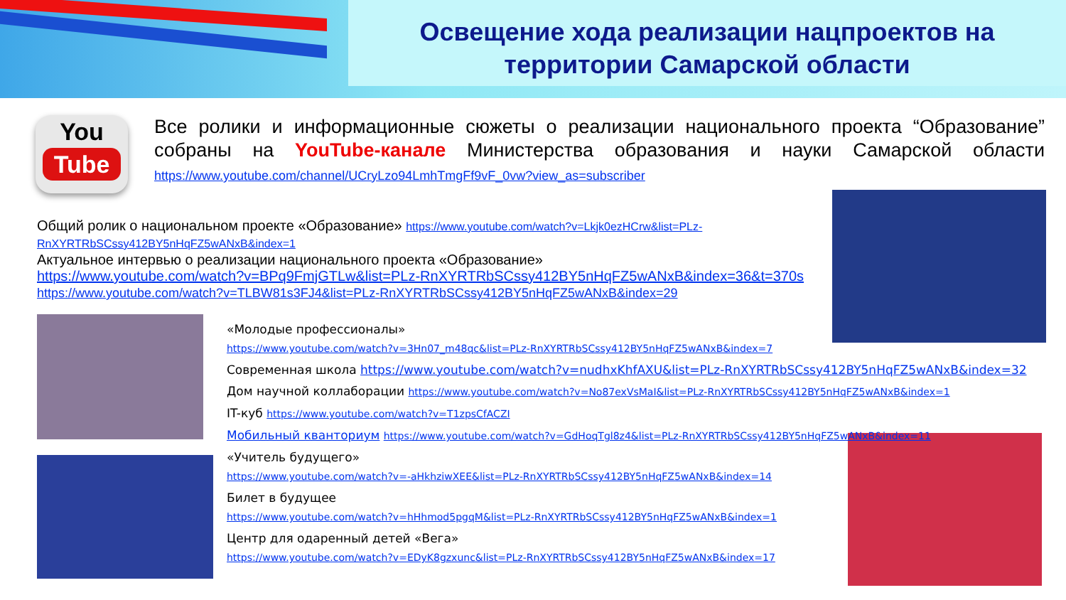Освещение хода реализации нацпроектов на
территории Самарской области
You
Tube
Все ролики и информационные сюжеты о реализации национального проекта “Образование” собраны на YouTube-канале Министерства образования и науки Самарской области https://www.youtube.com/channel/UCryLzo94LmhTmgFf9vF_0vw?view_as=subscriber
Общий ролик о национальном проекте «Образование» https://www.youtube.com/watch?v=Lkjk0ezHCrw&list=PLz-RnXYRTRbSCssy412BY5nHqFZ5wANxB&index=1
Актуальное интервью о реализации национального проекта «Образование»
https://www.youtube.com/watch?v=BPq9FmjGTLw&list=PLz-RnXYRTRbSCssy412BY5nHqFZ5wANxB&index=36&t=370s
https://www.youtube.com/watch?v=TLBW81s3FJ4&list=PLz-RnXYRTRbSCssy412BY5nHqFZ5wANxB&index=29
«Молодые профессионалы»
https://www.youtube.com/watch?v=3Hn07_m48qc&list=PLz-RnXYRTRbSCssy412BY5nHqFZ5wANxB&index=7
Современная школа https://www.youtube.com/watch?v=nudhxKhfAXU&list=PLz-RnXYRTRbSCssy412BY5nHqFZ5wANxB&index=32
Дом научной коллаборации https://www.youtube.com/watch?v=No87exVsMaI&list=PLz-RnXYRTRbSCssy412BY5nHqFZ5wANxB&index=1
IT-куб https://www.youtube.com/watch?v=T1zpsCfACZI
Мобильный кванториум https://www.youtube.com/watch?v=GdHoqTgl8z4&list=PLz-RnXYRTRbSCssy412BY5nHqFZ5wANxB&index=11
«Учитель будущего»
https://www.youtube.com/watch?v=-aHkhziwXEE&list=PLz-RnXYRTRbSCssy412BY5nHqFZ5wANxB&index=14
Билет в будущее
https://www.youtube.com/watch?v=hHhmod5pgqM&list=PLz-RnXYRTRbSCssy412BY5nHqFZ5wANxB&index=1
Центр для одаренный детей «Вега»
https://www.youtube.com/watch?v=EDyK8gzxunc&list=PLz-RnXYRTRbSCssy412BY5nHqFZ5wANxB&index=17